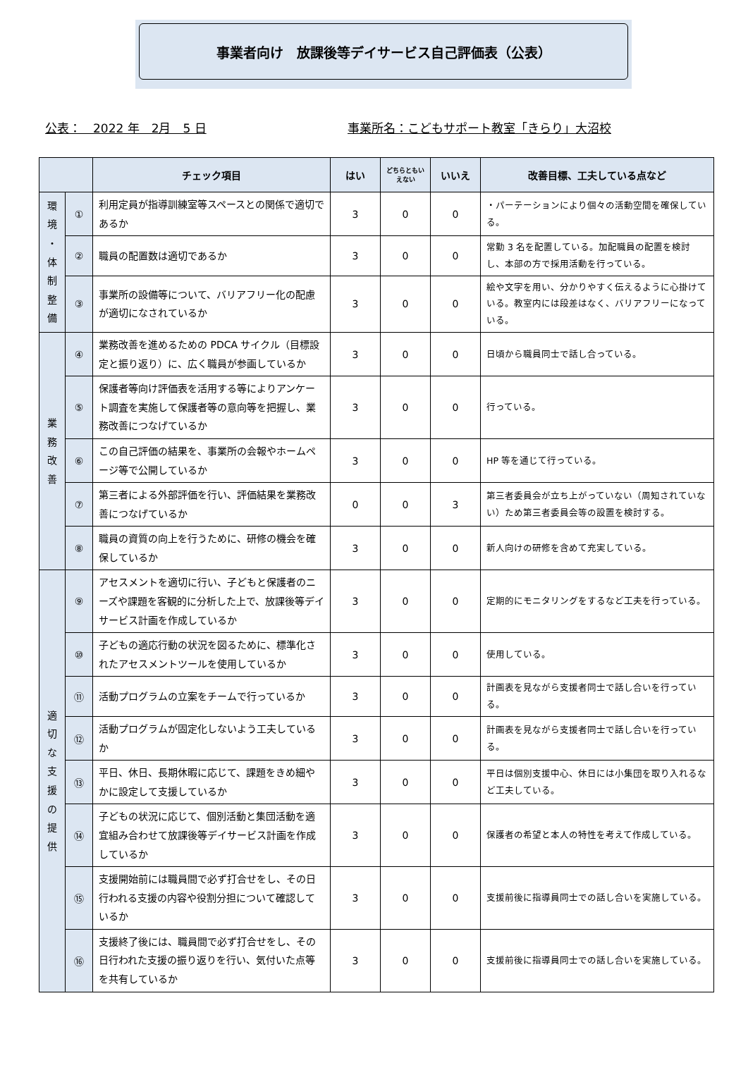事業者向け　放課後等デイサービス自己評価表（公表）
公表：　2022 年　2月　5 日 事業所名：こどもサポート教室「きらり」大沼校
| | | チェック項目 | はい | どちらともい えない | いいえ | 改善目標、工夫している点など |
| --- | --- | --- | --- | --- | --- | --- |
| 環 境 ・ 体 制 整 備 | ① | 利用定員が指導訓練室等スペースとの関係で適切であるか | 3 | 0 | 0 | ・パーテーションにより個々の活動空間を確保している。 |
| | ② | 職員の配置数は適切であるか | 3 | 0 | 0 | 常勤 3 名を配置している。加配職員の配置を検討し、本部の方で採用活動を行っている。 |
| | ③ | 事業所の設備等について、バリアフリー化の配慮が適切になされているか | 3 | 0 | 0 | 絵や文字を用い、分かりやすく伝えるように心掛けている。教室内には段差はなく、バリアフリーになっている。 |
| 業 務 改 善 | ④ | 業務改善を進めるための PDCA サイクル（目標設定と振り返り）に、広く職員が参画しているか | 3 | 0 | 0 | 日頃から職員同士で話し合っている。 |
| | ⑤ | 保護者等向け評価表を活用する等によりアンケート調査を実施して保護者等の意向等を把握し、業務改善につなげているか | 3 | 0 | 0 | 行っている。 |
| | ⑥ | この自己評価の結果を、事業所の会報やホームページ等で公開しているか | 3 | 0 | 0 | HP 等を通じて行っている。 |
| | ⑦ | 第三者による外部評価を行い、評価結果を業務改善につなげているか | 0 | 0 | 3 | 第三者委員会が立ち上がっていない（周知されていない）ため第三者委員会等の設置を検討する。 |
| | ⑧ | 職員の資質の向上を行うために、研修の機会を確保しているか | 3 | 0 | 0 | 新人向けの研修を含めて充実している。 |
| 適 切 な 支 援 の 提 供 | ⑨ | アセスメントを適切に行い、子どもと保護者のニーズや課題を客観的に分析した上で、放課後等デイサービス計画を作成しているか | 3 | 0 | 0 | 定期的にモニタリングをするなど工夫を行っている。 |
| | ⑩ | 子どもの適応行動の状況を図るために、標準化されたアセスメントツールを使用しているか | 3 | 0 | 0 | 使用している。 |
| | ⑪ | 活動プログラムの立案をチームで行っているか | 3 | 0 | 0 | 計画表を見ながら支援者同士で話し合いを行っている。 |
| | ⑫ | 活動プログラムが固定化しないよう工夫しているか | 3 | 0 | 0 | 計画表を見ながら支援者同士で話し合いを行っている。 |
| | ⑬ | 平日、休日、長期休暇に応じて、課題をきめ細やかに設定して支援しているか | 3 | 0 | 0 | 平日は個別支援中心、休日には小集団を取り入れるなど工夫している。 |
| | ⑭ | 子どもの状況に応じて、個別活動と集団活動を適宜組み合わせて放課後等デイサービス計画を作成しているか | 3 | 0 | 0 | 保護者の希望と本人の特性を考えて作成している。 |
| | ⑮ | 支援開始前には職員間で必ず打合せをし、その日行われる支援の内容や役割分担について確認しているか | 3 | 0 | 0 | 支援前後に指導員同士での話し合いを実施している。 |
| | ⑯ | 支援終了後には、職員間で必ず打合せをし、その日行われた支援の振り返りを行い、気付いた点等を共有しているか | 3 | 0 | 0 | 支援前後に指導員同士での話し合いを実施している。 |